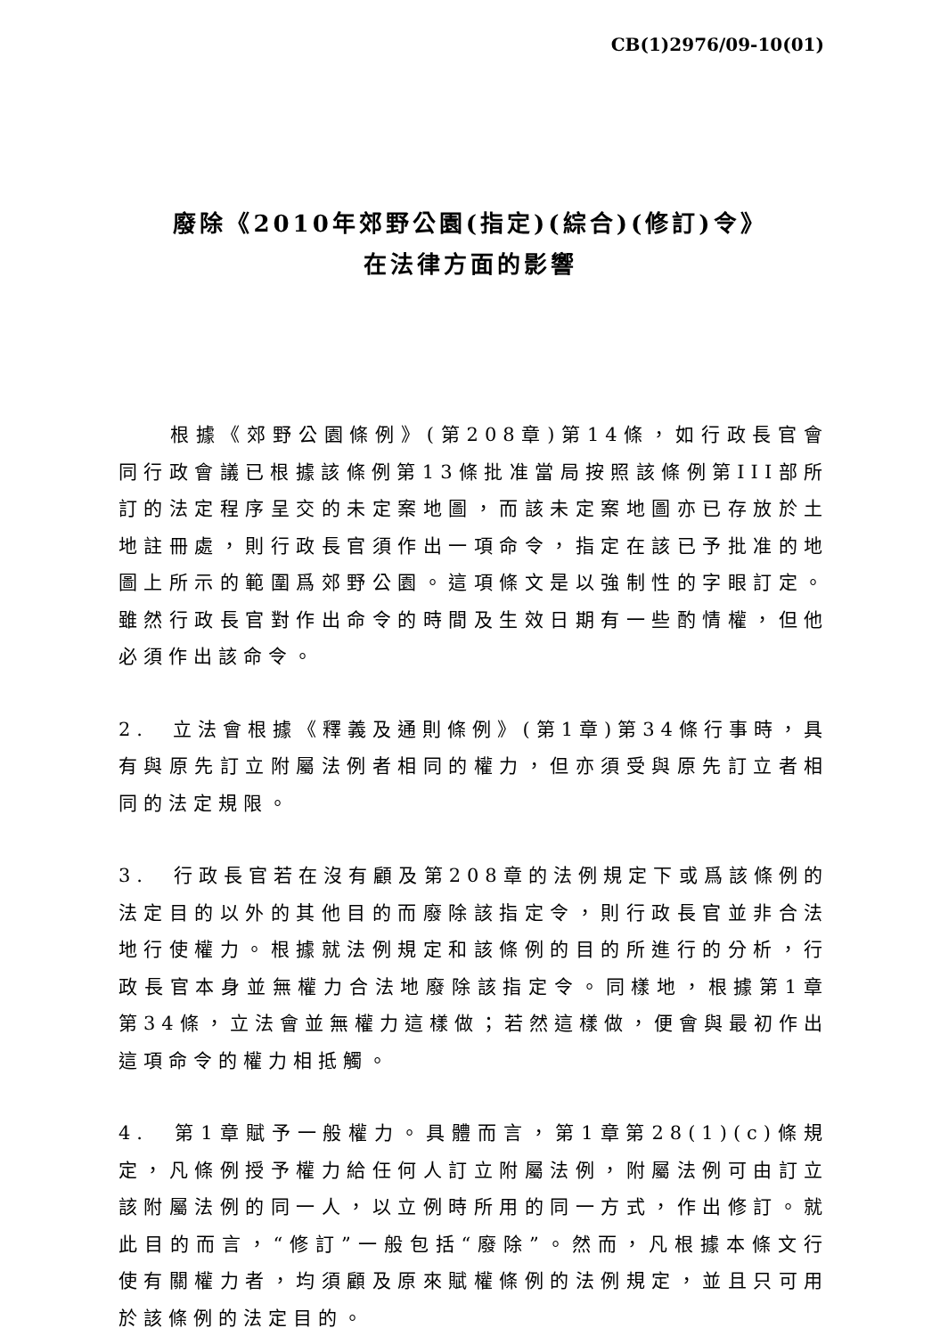CB(1)2976/09-10(01)
廢除《2010年郊野公園(指定)(綜合)(修訂)令》
在法律方面的影響
根據《郊野公園條例》(第208章)第14條，如行政長官會同行政會議已根據該條例第13條批准當局按照該條例第III部所訂的法定程序呈交的未定案地圖，而該未定案地圖亦已存放於土地註冊處，則行政長官須作出一項命令，指定在該已予批准的地圖上所示的範圍爲郊野公園。這項條文是以強制性的字眼訂定。雖然行政長官對作出命令的時間及生效日期有一些酌情權，但他必須作出該命令。
2. 立法會根據《釋義及通則條例》(第1章)第34條行事時，具有與原先訂立附屬法例者相同的權力，但亦須受與原先訂立者相同的法定規限。
3. 行政長官若在沒有顧及第208章的法例規定下或爲該條例的法定目的以外的其他目的而廢除該指定令，則行政長官並非合法地行使權力。根據就法例規定和該條例的目的所進行的分析，行政長官本身並無權力合法地廢除該指定令。同樣地，根據第1章第34條，立法會並無權力這樣做；若然這樣做，便會與最初作出這項命令的權力相抵觸。
4. 第1章賦予一般權力。具體而言，第1章第28(1)(c)條規定，凡條例授予權力給任何人訂立附屬法例，附屬法例可由訂立該附屬法例的同一人，以立例時所用的同一方式，作出修訂。就此目的而言，“修訂”一般包括“廢除”。然而，凡根據本條文行使有關權力者，均須顧及原來賦權條例的法例規定，並且只可用於該條例的法定目的。